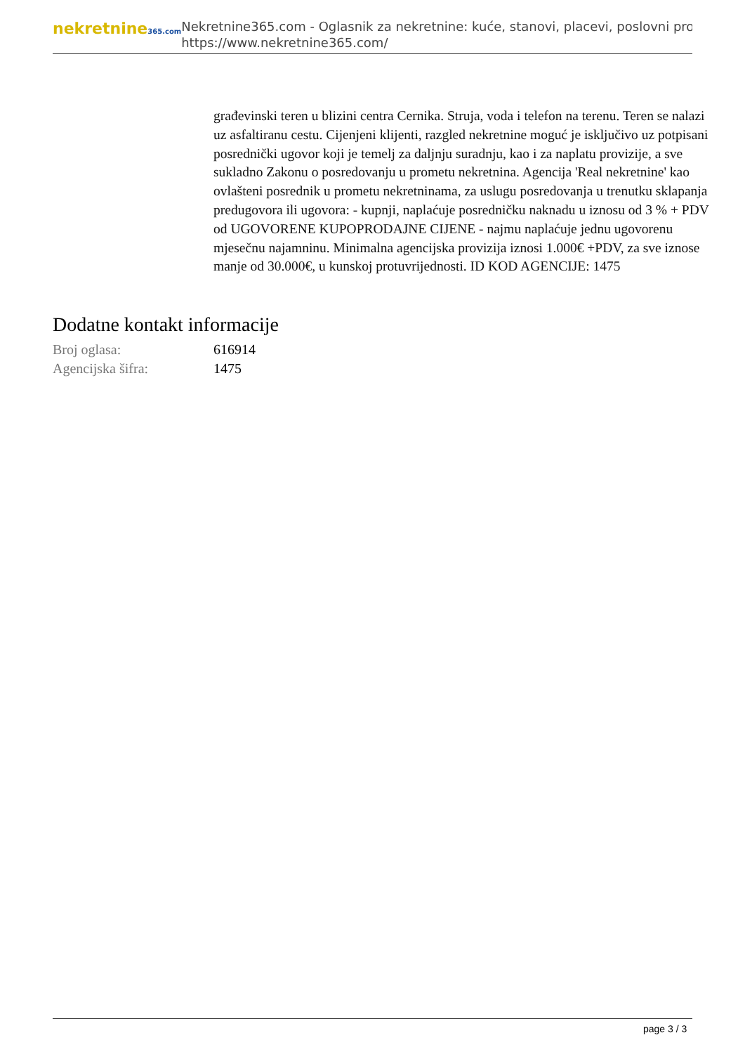nekretnine365.com
Nekretnine365.com - Oglasnik za nekretnine: kuće, stanovi, placevi, poslovni pro
https://www.nekretnine365.com/
građevinski teren u blizini centra Cernika. Struja, voda i telefon na terenu. Teren se nalazi uz asfaltiranu cestu. Cijenjeni klijenti, razgled nekretnine moguć je isključivo uz potpisani posrednički ugovor koji je temelj za daljnju suradnju, kao i za naplatu provizije, a sve sukladno Zakonu o posredovanju u prometu nekretnina. Agencija 'Real nekretnine' kao ovlašteni posrednik u prometu nekretninama, za uslugu posredovanja u trenutku sklapanja predugovora ili ugovora: - kupnji, naplaćuje posredničku naknadu u iznosu od 3 % + PDV od UGOVORENE KUPOPRODAJNE CIJENE - najmu naplaćuje jednu ugovorenu mjesečnu najamninu. Minimalna agencijska provizija iznosi 1.000€ +PDV, za sve iznose manje od 30.000€, u kunskoj protuvrijednosti. ID KOD AGENCIJE: 1475
Dodatne kontakt informacije
| Broj oglasa: | 616914 |
| Agencijska šifra: | 1475 |
page 3 / 3